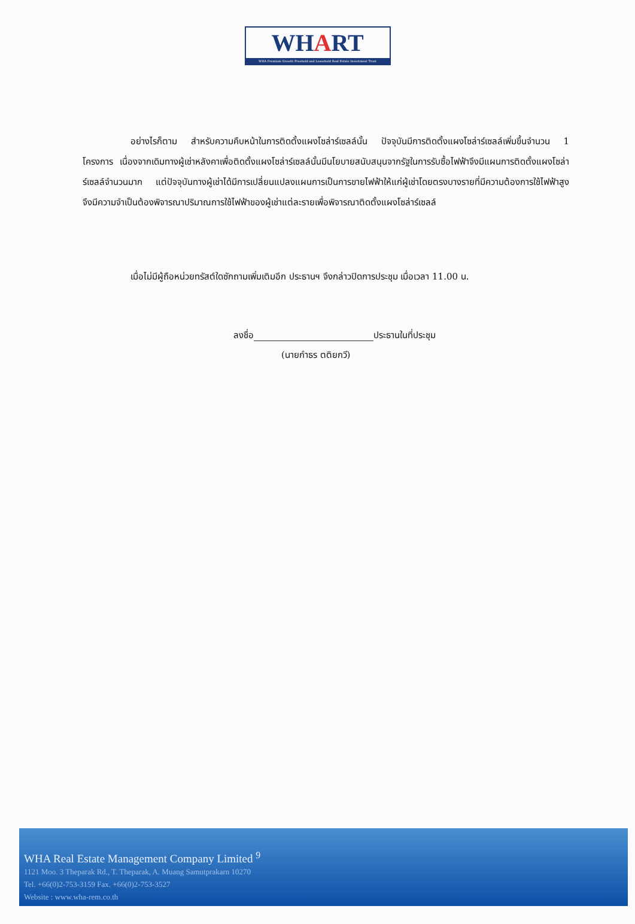WHART
WHA Premium Growth Freehold and Leasehold Real Estate Investment Trust
อย่างไรก็ตาม สำหรับความคืบหน้าในการติดตั้งแผงโซล่าร์เซลล์นั้น ปัจจุบันมีการติดตั้งแผงโซล่าร์เซลล์เพิ่มขึ้นจำนวน 1 โครงการ เนื่องจากเดิมทางผู้เช่าหลังคาเพื่อติดตั้งแผงโซล่าร์เซลล์นั้นมีนโยบายสนับสนุนจากรัฐในการรับซื้อไฟฟ้าจึงมีแผนการติดตั้งแผงโซล่าร์เซลล์จำนวนมาก แต่ปัจจุบันทางผู้เช่าได้มีการเปลี่ยนแปลงแผนการเป็นการขายไฟฟ้าให้แก่ผู้เช่าโดยตรงบางรายที่มีความต้องการใช้ไฟฟ้าสูง จึงมีความจำเป็นต้องพิจารณาปริมาณการใช้ไฟฟ้าของผู้เช่าแต่ละรายเพื่อพิจารณาติดตั้งแผงโซล่าร์เซลล์
เมื่อไม่มีผู้ถือหน่วยทรัสต์ใดซักถามเพิ่มเติมอีก ประธานฯ จึงกล่าวปิดการประชุม เมื่อเวลา 11.00 น.
ลงชื่อ ประธานในที่ประชุม
(นายกำธร ตติยกวี)
WHA Real Estate Management Company Limited <sup>9</sup>
1121 Moo. 3 Theparak Rd., T. Theparak, A. Muang Samutprakarn 10270
Tel. +66(0)2-753-3159 Fax. +66(0)2-753-3527
Website : www.wha-rem.co.th